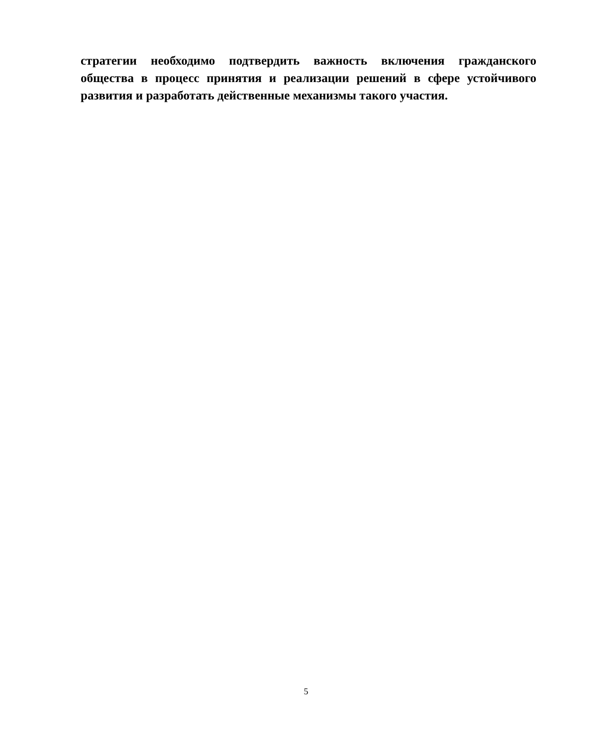стратегии необходимо подтвердить важность включения гражданского общества в процесс принятия и реализации решений в сфере устойчивого развития и разработать действенные механизмы такого участия.
5